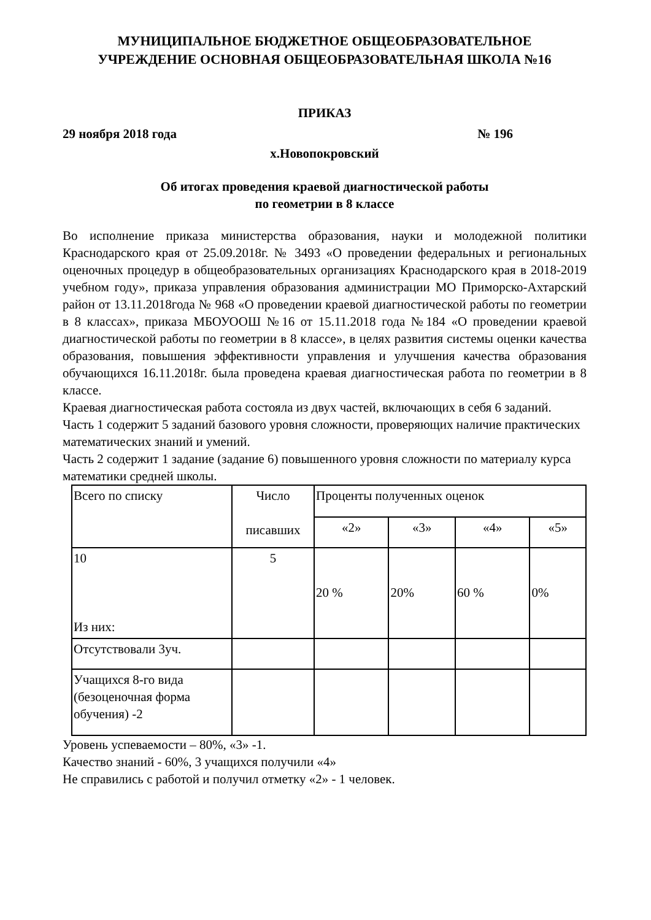МУНИЦИПАЛЬНОЕ БЮДЖЕТНОЕ ОБЩЕОБРАЗОВАТЕЛЬНОЕ
УЧРЕЖДЕНИЕ ОСНОВНАЯ ОБЩЕОБРАЗОВАТЕЛЬНАЯ ШКОЛА №16
ПРИКАЗ
29 ноября 2018 года № 196
х.Новопокровский
Об итогах проведения краевой диагностической работы
по геометрии в 8 классе
Во исполнение приказа министерства образования, науки и молодежной политики Краснодарского края от 25.09.2018г. № 3493 «О проведении федеральных и региональных оценочных процедур в общеобразовательных организациях Краснодарского края в 2018-2019 учебном году», приказа управления образования администрации МО Приморско-Ахтарский район от 13.11.2018года № 968 «О проведении краевой диагностической работы по геометрии в 8 классах», приказа МБОУООШ №16 от 15.11.2018 года №184 «О проведении краевой диагностической работы по геометрии в 8 классе», в целях развития системы оценки качества образования, повышения эффективности управления и улучшения качества образования обучающихся 16.11.2018г. была проведена краевая диагностическая работа по геометрии в 8 классе.
Краевая диагностическая работа состояла из двух частей, включающих в себя 6 заданий.
Часть 1 содержит 5 заданий базового уровня сложности, проверяющих наличие практических математических знаний и умений.
Часть 2 содержит 1 задание (задание 6) повышенного уровня сложности по материалу курса математики средней школы.
| Всего по списку | Число писавших | Проценты полученных оценок | | | |
| | | «2» | «3» | «4» | «5» |
| 10 Из них: | 5 | 20 % | 20% | 60 % | 0% |
| Отсутствовали 3уч. | | | | | |
| Учащихся 8-го вида (безоценочная форма обучения) -2 | | | | | |
Уровень успеваемости – 80%, «3» -1.
Качество знаний - 60%, 3 учащихся получили «4»
Не справились с работой и получил отметку «2» - 1 человек.